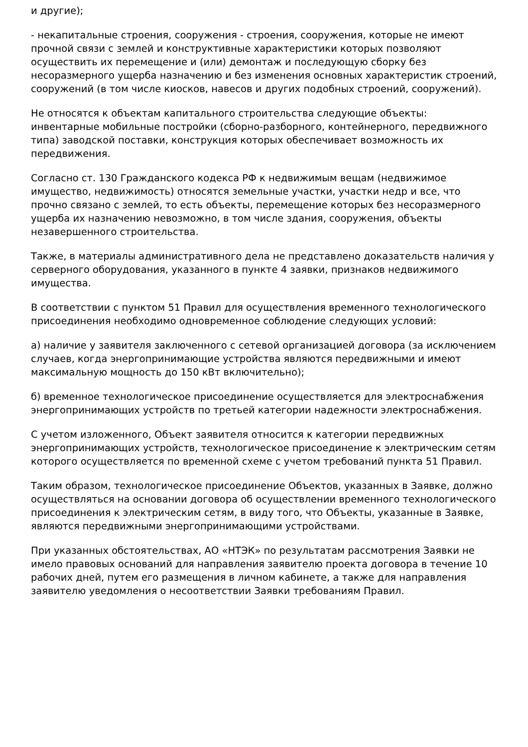и другие);
- некапитальные строения, сооружения - строения, сооружения, которые не имеют прочной связи с землей и конструктивные характеристики которых позволяют осуществить их перемещение и (или) демонтаж и последующую сборку без несоразмерного ущерба назначению и без изменения основных характеристик строений, сооружений (в том числе киосков, навесов и других подобных строений, сооружений).
Не относятся к объектам капитального строительства следующие объекты: инвентарные мобильные постройки (сборно-разборного, контейнерного, передвижного типа) заводской поставки, конструкция которых обеспечивает возможность их передвижения.
Согласно ст. 130 Гражданского кодекса РФ к недвижимым вещам (недвижимое имущество, недвижимость) относятся земельные участки, участки недр и все, что прочно связано с землей, то есть объекты, перемещение которых без несоразмерного ущерба их назначению невозможно, в том числе здания, сооружения, объекты незавершенного строительства.
Также, в материалы административного дела не представлено доказательств наличия у серверного оборудования, указанного в пункте 4 заявки, признаков недвижимого имущества.
В соответствии с пунктом 51 Правил для осуществления временного технологического присоединения необходимо одновременное соблюдение следующих условий:
а) наличие у заявителя заключенного с сетевой организацией договора (за исключением случаев, когда энергопринимающие устройства являются передвижными и имеют максимальную мощность до 150 кВт включительно);
б) временное технологическое присоединение осуществляется для электроснабжения энергопринимающих устройств по третьей категории надежности электроснабжения.
С учетом изложенного, Объект заявителя относится к категории передвижных энергопринимающих устройств, технологическое присоединение к электрическим сетям которого осуществляется по временной схеме с учетом требований пункта 51 Правил.
Таким образом, технологическое присоединение Объектов, указанных в Заявке, должно осуществляться на основании договора об осуществлении временного технологического присоединения к электрическим сетям, в виду того, что Объекты, указанные в Заявке, являются передвижными энергопринимающими устройствами.
При указанных обстоятельствах, АО «НТЭК» по результатам рассмотрения Заявки не имело правовых оснований для направления заявителю проекта договора в течение 10 рабочих дней, путем его размещения в личном кабинете, а также для направления заявителю уведомления о несоответствии Заявки требованиям Правил.